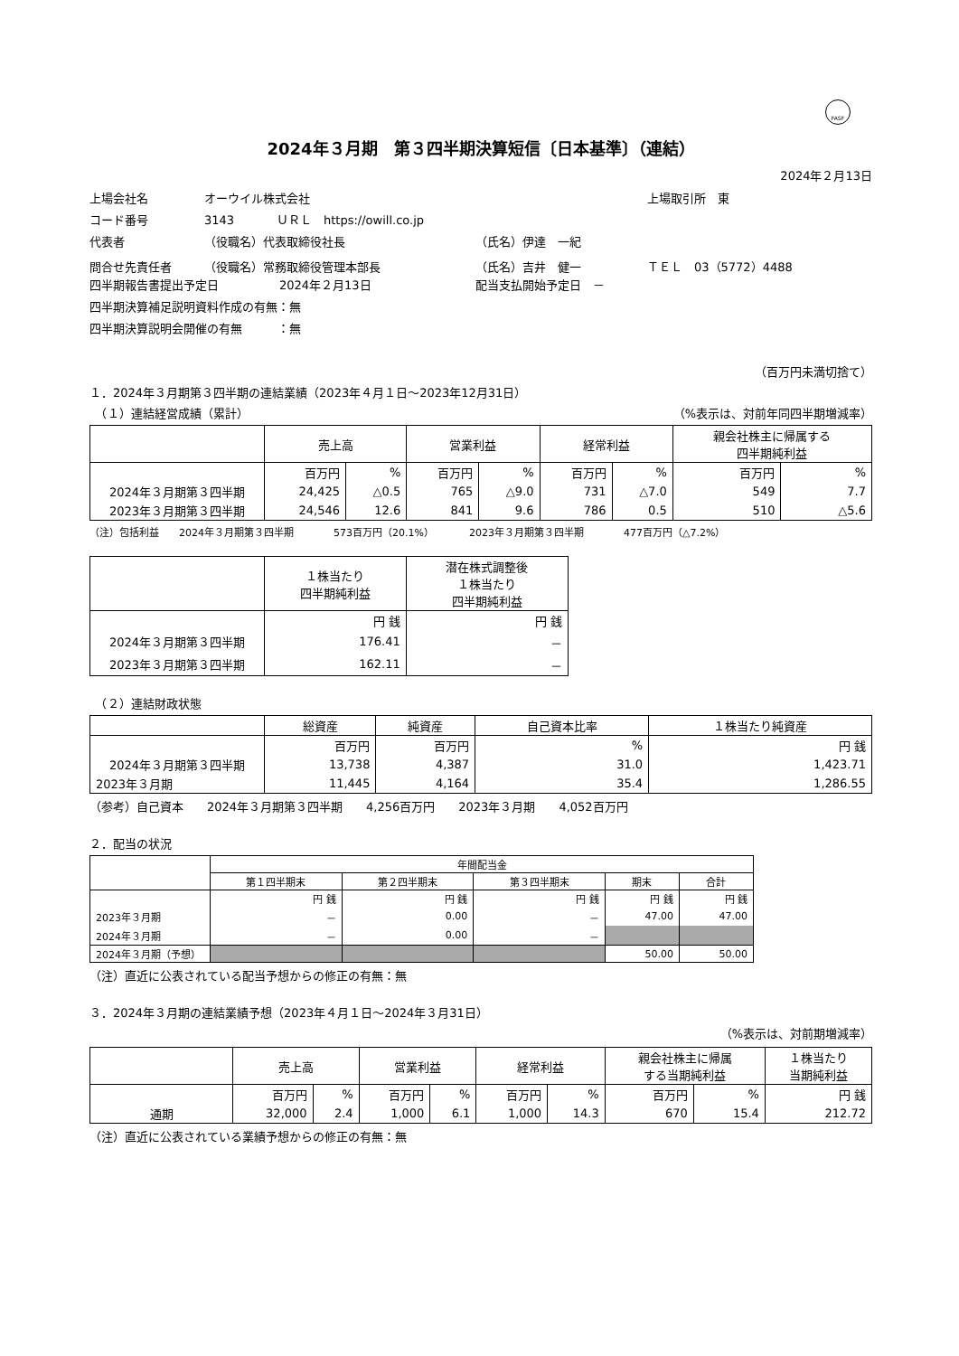FASF
2024年３月期　第３四半期決算短信〔日本基準〕（連結）
2024年２月13日
上場会社名 オーウイル株式会社 上場取引所　東
コード番号 3143 ＵＲＬ　https://owill.co.jp
代表者 （役職名）代表取締役社長 （氏名）伊達　一紀
問合せ先責任者 （役職名）常務取締役管理本部長 （氏名）吉井　健一 ＴＥＬ　03（5772）4488
四半期報告書提出予定日 2024年２月13日 配当支払開始予定日　－
四半期決算補足説明資料作成の有無：無
四半期決算説明会開催の有無　　　：無
（百万円未満切捨て）
１．2024年３月期第３四半期の連結業績（2023年４月１日～2023年12月31日）
　（１）連結経営成績（累計） （%表示は、対前年同四半期増減率）
| | 売上高 | | 営業利益 | | 経常利益 | | 親会社株主に帰属する 四半期純利益 | |
| --- | --- | --- | --- | --- | --- | --- | --- | --- |
| | 百万円 | % | 百万円 | % | 百万円 | % | 百万円 | % |
| 2024年３月期第３四半期 | 24,425 | △0.5 | 765 | △9.0 | 731 | △7.0 | 549 | 7.7 |
| 2023年３月期第３四半期 | 24,546 | 12.6 | 841 | 9.6 | 786 | 0.5 | 510 | △5.6 |
（注）包括利益　　2024年３月期第３四半期　　　　573百万円（20.1%）　　　　2023年３月期第３四半期　　　　477百万円（△7.2%）
| | １株当たり 四半期純利益 | 潜在株式調整後 １株当たり 四半期純利益 |
| --- | --- | --- |
| | 円 銭 | 円 銭 |
| 2024年３月期第３四半期 | 176.41 | － |
| 2023年３月期第３四半期 | 162.11 | － |
　（２）連結財政状態
| | 総資産 | 純資産 | 自己資本比率 | １株当たり純資産 |
| --- | --- | --- | --- | --- |
| | 百万円 | 百万円 | % | 円 銭 |
| 2024年３月期第３四半期 | 13,738 | 4,387 | 31.0 | 1,423.71 |
| 2023年３月期 | 11,445 | 4,164 | 35.4 | 1,286.55 |
（参考）自己資本　　2024年３月期第３四半期　　4,256百万円　　2023年３月期　　4,052百万円
２．配当の状況
| | 年間配当金 | | | | |
| --- | --- | --- | --- | --- | --- |
| | 第１四半期末 | 第２四半期末 | 第３四半期末 | 期末 | 合計 |
| | 円 銭 | 円 銭 | 円 銭 | 円 銭 | 円 銭 |
| 2023年３月期 | － | 0.00 | － | 47.00 | 47.00 |
| 2024年３月期 | － | 0.00 | － | | |
| 2024年３月期（予想） | | | | 50.00 | 50.00 |
（注）直近に公表されている配当予想からの修正の有無：無
３．2024年３月期の連結業績予想（2023年４月１日～2024年３月31日）
（%表示は、対前期増減率）
| | 売上高 | | 営業利益 | | 経常利益 | | 親会社株主に帰属 する当期純利益 | | １株当たり 当期純利益 |
| --- | --- | --- | --- | --- | --- | --- | --- | --- | --- |
| | 百万円 | % | 百万円 | % | 百万円 | % | 百万円 | % | 円 銭 |
| 通期 | 32,000 | 2.4 | 1,000 | 6.1 | 1,000 | 14.3 | 670 | 15.4 | 212.72 |
（注）直近に公表されている業績予想からの修正の有無：無